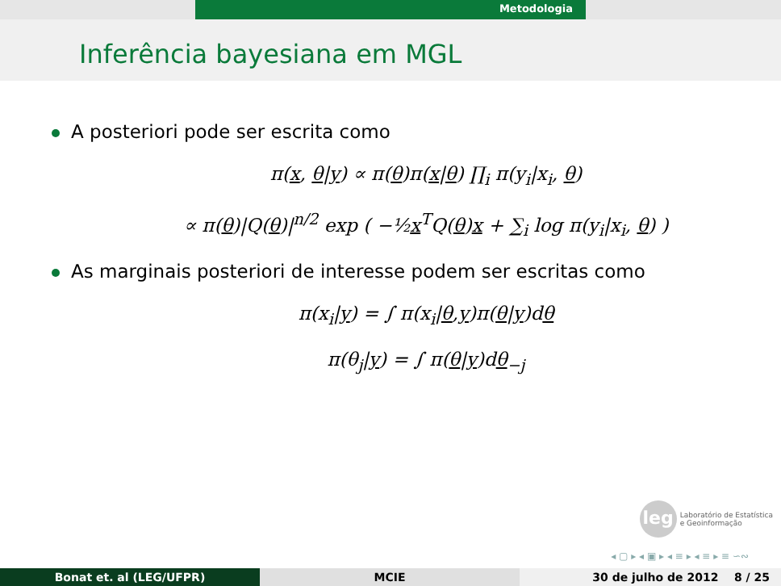Metodologia
Inferência bayesiana em MGL
A posteriori pode ser escrita como
π(x, θ|y) ∝ π(θ)π(x|θ) ∏<sub>i</sub> π(y<sub>i</sub>|x<sub>i</sub>, θ)
∝ π(θ)|Q(θ)|<sup>n/2</sup> exp ( −½x<sup>T</sup>Q(θ)x + ∑<sub>i</sub> log π(y<sub>i</sub>|x<sub>i</sub>, θ) )
As marginais posteriori de interesse podem ser escritas como
π(x<sub>i</sub>|y) = ∫ π(x<sub>i</sub>|θ,y)π(θ|y)dθ
π(θ<sub>j</sub>|y) = ∫ π(θ|y)dθ<sub>−j</sub>
leg Laboratório de Estatística
e Geoinformação
◂ ▢ ▸ ◂ ▣ ▸ ◂ ≡ ▸ ◂ ≡ ▸ ≡ ∽∾
Bonat et. al (LEG/UFPR) MCIE 30 de julho de 2012 8 / 25